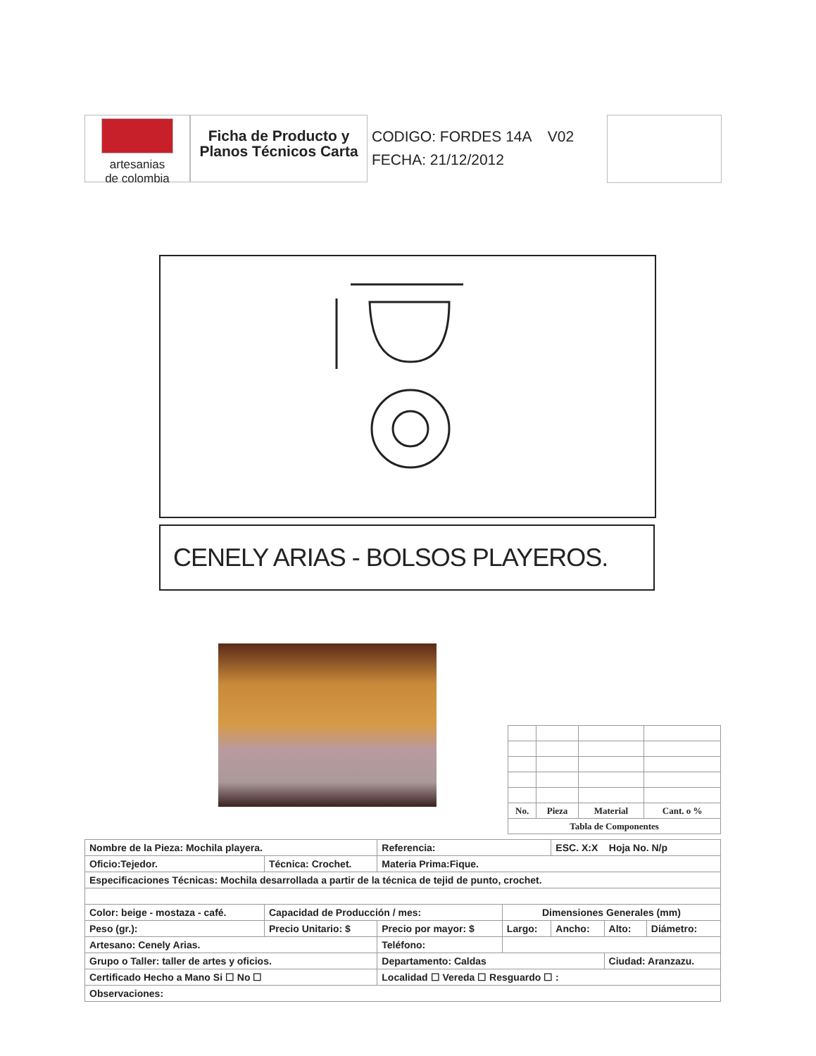artesanias
de colombia
Ficha de Producto y Planos Técnicos Carta
CODIGO: FORDES 14A V02
FECHA: 21/12/2012
CENELY ARIAS - BOLSOS PLAYEROS.
| No. | Pieza | Material | Cant. o % |
| Tabla de Componentes | | | |
| Nombre de la Pieza: Mochila playera. | | | Referencia: | | ESC. X:X Hoja No. N/p | | |
| Oficio:Tejedor. | | Técnica: Crochet. | Materia Prima:Fique. | | | | |
| Especificaciones Técnicas: Mochila desarrollada a partir de la técnica de tejid de punto, crochet. | | | | | | | |
| Color: beige - mostaza - café. | | Capacidad de Producción / mes: | | Dimensiones Generales (mm) | | | |
| Peso (gr.): | Precio Unitario: $ | | Precio por mayor: $ | Largo: | Ancho: | Alto: | Diámetro: |
| Artesano: Cenely Arias. | | | Teléfono: | | | | |
| Grupo o Taller: taller de artes y oficios. | | | Departamento: Caldas | | | Ciudad: Aranzazu. | |
| Certificado Hecho a Mano Si ☐ No ☐ | | | Localidad ☐ Vereda ☐ Resguardo ☐ : | | | | |
| Observaciones: | | | | | | | |